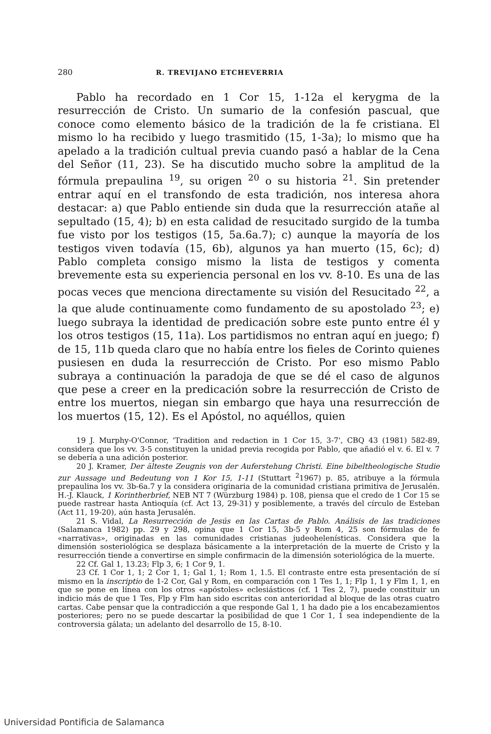280 R. TREVIJANO ETCHEVERRIA
Pablo ha recordado en 1 Cor 15, 1-12a el kerygma de la resurrección de Cristo. Un sumario de la confesión pascual, que conoce como elemento básico de la tradición de la fe cristiana. El mismo lo ha recibido y luego trasmitido (15, 1-3a); lo mismo que ha apelado a la tradición cultual previa cuando pasó a hablar de la Cena del Señor (11, 23). Se ha discutido mucho sobre la amplitud de la fórmula prepaulina <sup>19</sup>, su origen <sup>20</sup> o su historia <sup>21</sup>. Sin pretender entrar aquí en el transfondo de esta tradición, nos interesa ahora destacar: a) que Pablo entiende sin duda que la resurrección atañe al sepultado (15, 4); b) en esta calidad de resucitado surgido de la tumba fue visto por los testigos (15, 5a.6a.7); c) aunque la mayoría de los testigos viven todavía (15, 6b), algunos ya han muerto (15, 6c); d) Pablo completa consigo mismo la lista de testigos y comenta brevemente esta su experiencia personal en los vv. 8-10. Es una de las pocas veces que menciona directamente su visión del Resucitado <sup>22</sup>, a la que alude continuamente como fundamento de su apostolado <sup>23</sup>; e) luego subraya la identidad de predicación sobre este punto entre él y los otros testigos (15, 11a). Los partidismos no entran aquí en juego; f) de 15, 11b queda claro que no había entre los fieles de Corinto quienes pusiesen en duda la resurrección de Cristo. Por eso mismo Pablo subraya a continuación la paradoja de que se dé el caso de algunos que pese a creer en la predicación sobre la resurrección de Cristo de entre los muertos, niegan sin embargo que haya una resurrección de los muertos (15, 12). Es el Apóstol, no aquéllos, quien
19 J. Murphy-O'Connor, 'Tradition and redaction in 1 Cor 15, 3-7', CBQ 43 (1981) 582-89, considera que los vv. 3-5 constituyen la unidad previa recogida por Pablo, que añadió el v. 6. El v. 7 se debería a una adición posterior.
20 J. Kramer, Der älteste Zeugnis von der Auferstehung Christi. Eine bibeltheologische Studie zur Aussage und Bedeutung von 1 Kor 15, 1-11 (Stuttart <sup>2</sup>1967) p. 85, atribuye a la fórmula prepaulina los vv. 3b-6a.7 y la considera originaria de la comunidad cristiana primitiva de Jerusalén. H.-J. Klauck, 1 Korintherbrief, NEB NT 7 (Würzburg 1984) p. 108, piensa que el credo de 1 Cor 15 se puede rastrear hasta Antioquía (cf. Act 13, 29-31) y posiblemente, a través del círculo de Esteban (Act 11, 19-20), aún hasta Jerusalén.
21 S. Vidal, La Resurrección de Jesús en las Cartas de Pablo. Análisis de las tradiciones (Salamanca 1982) pp. 29 y 298, opina que 1 Cor 15, 3b-5 y Rom 4, 25 son fórmulas de fe «narrativas», originadas en las comunidades cristianas judeohelenísticas. Considera que la dimensión sosteriológica se desplaza básicamente a la interpretación de la muerte de Cristo y la resurrección tiende a convertirse en simple confirmacin de la dimensión soteriológica de la muerte.
22 Cf. Gal 1, 13.23; Flp 3, 6; 1 Cor 9, 1.
23 Cf. 1 Cor 1, 1; 2 Cor 1, 1; Gal 1, 1; Rom 1, 1.5. El contraste entre esta presentación de sí mismo en la inscriptio de 1-2 Cor, Gal y Rom, en comparación con 1 Tes 1, 1; Flp 1, 1 y Flm 1, 1, en que se pone en línea con los otros «apóstoles» eclesiásticos (cf. 1 Tes 2, 7), puede constituir un indicio más de que 1 Tes, Flp y Flm han sido escritas con anterioridad al bloque de las otras cuatro cartas. Cabe pensar que la contradicción a que responde Gal 1, 1 ha dado pie a los encabezamientos posteriores; pero no se puede descartar la posibilidad de que 1 Cor 1, 1 sea independiente de la controversia gálata; un adelanto del desarrollo de 15, 8-10.
Universidad Pontificia de Salamanca